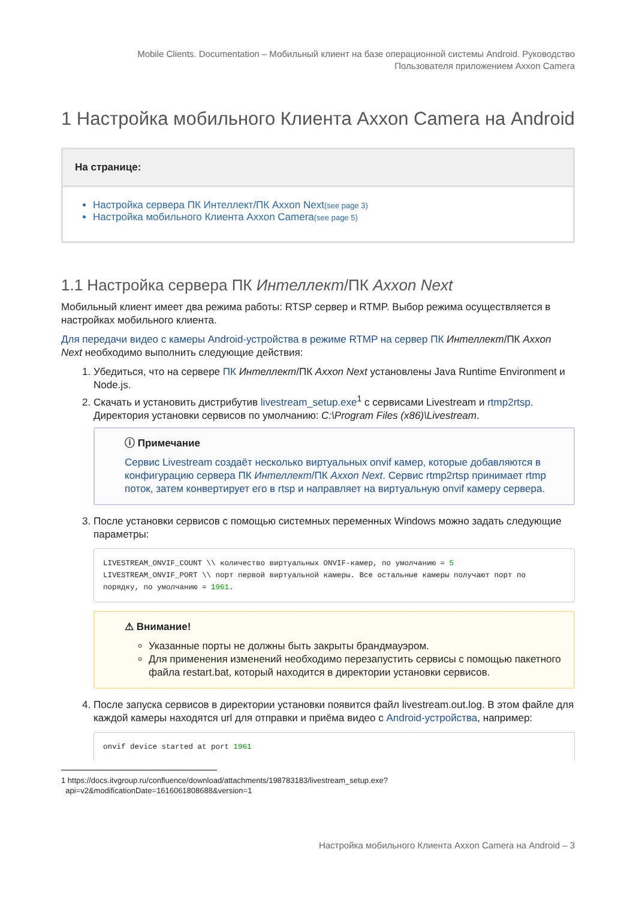Mobile Clients. Documentation – Мобильный клиент на базе операционной системы Android. Руководство
Пользователя приложением Axxon Camera
1 Настройка мобильного Клиента Axxon Camera на Android
На странице:
Настройка сервера ПК Интеллект/ПК Axxon Next(see page 3)
Настройка мобильного Клиента Axxon Camera(see page 5)
1.1 Настройка сервера ПК Интеллект/ПК Axxon Next
Мобильный клиент имеет два режима работы: RTSP сервер и RTMP. Выбор режима осуществляется в настройках мобильного клиента.
Для передачи видео с камеры Android-устройства в режиме RTMP на сервер ПК Интеллект/ПК Axxon Next необходимо выполнить следующие действия:
1. Убедиться, что на сервере ПК Интеллект/ПК Axxon Next установлены Java Runtime Environment и Node.js.
2. Скачать и установить дистрибутив livestream_setup.exe<sup>1</sup> с сервисами Livestream и rtmp2rtsp. Директория установки сервисов по умолчанию: C:\Program Files (x86)\Livestream.
ⓘ Примечание
Сервис Livestream создаёт несколько виртуальных onvif камер, которые добавляются в конфигурацию сервера ПК Интеллект/ПК Axxon Next. Сервис rtmp2rtsp принимает rtmp поток, затем конвертирует его в rtsp и направляет на виртуальную onvif камеру сервера.
3. После установки сервисов с помощью системных переменных Windows можно задать следующие параметры:
LIVESTREAM_ONVIF_COUNT \\ количество виртуальных ONVIF-камер, по умолчанию = 5
LIVESTREAM_ONVIF_PORT \\ порт первой виртуальной камеры. Все остальные камеры получают порт по порядку, по умолчанию = 1961.
⚠ Внимание!
Указанные порты не должны быть закрыты брандмауэром.
Для применения изменений необходимо перезапустить сервисы с помощью пакетного файла restart.bat, который находится в директории установки сервисов.
4. После запуска сервисов в директории установки появится файл livestream.out.log. В этом файле для каждой камеры находятся url для отправки и приёма видео с Android-устройства, например:
onvif device started at port 1961
1 https://docs.itvgroup.ru/confluence/download/attachments/198783183/livestream_setup.exe?
api=v2&modificationDate=1616061808688&version=1
Настройка мобильного Клиента Axxon Camera на Android – 3